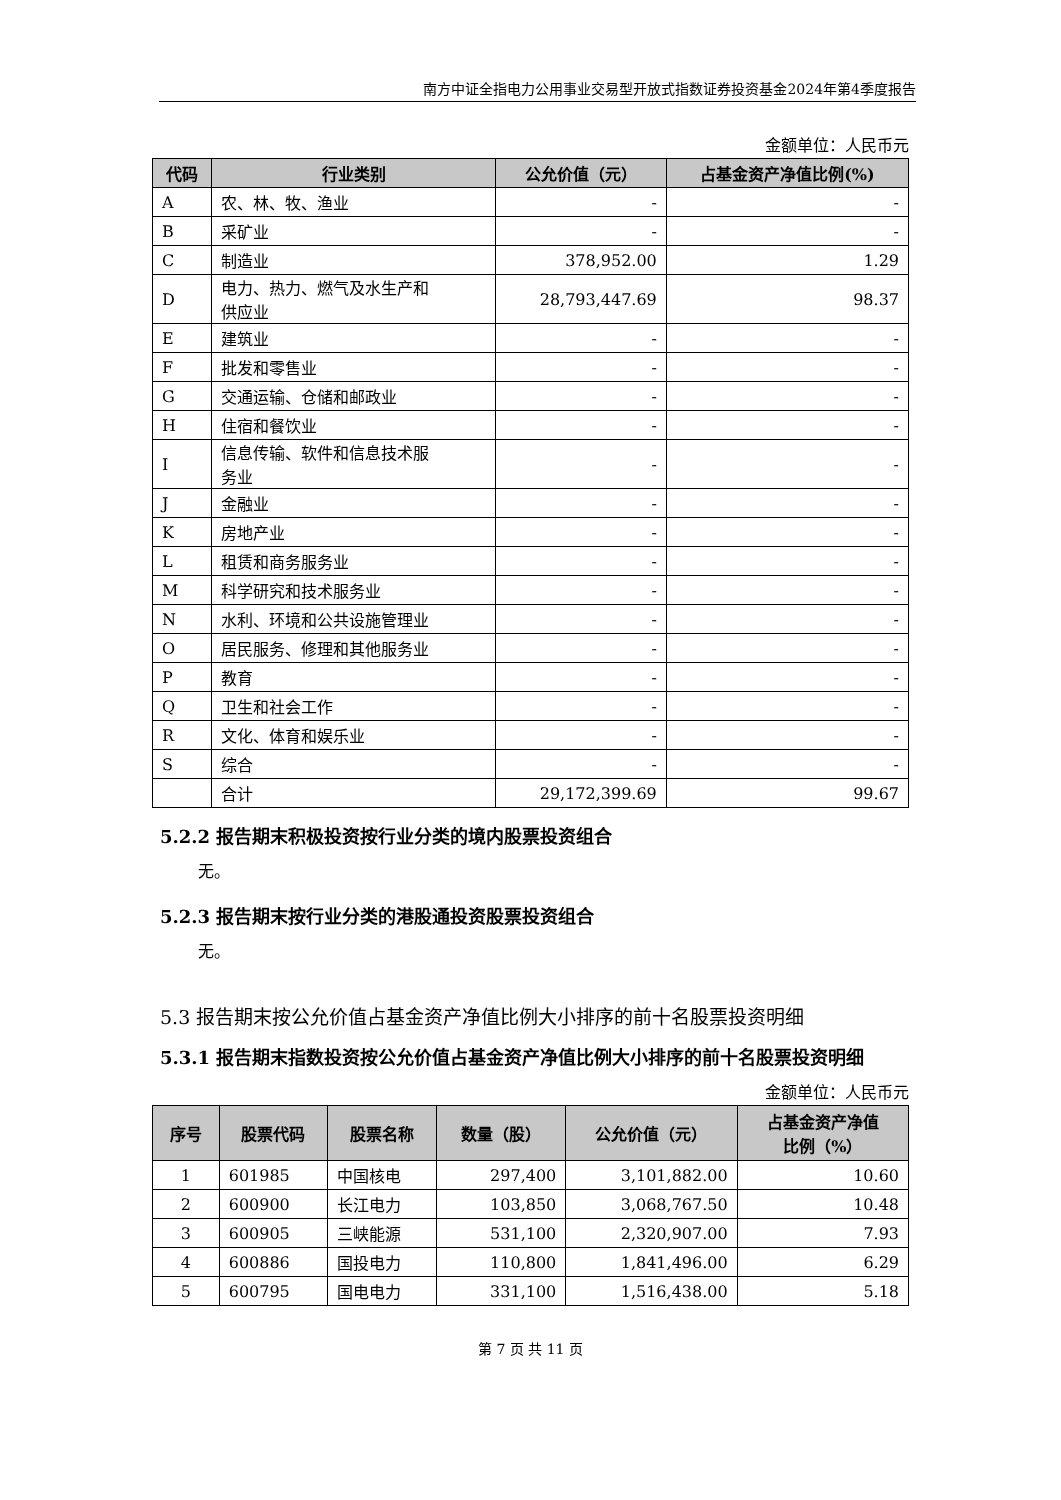南方中证全指电力公用事业交易型开放式指数证券投资基金2024年第4季度报告
金额单位：人民币元
| 代码 | 行业类别 | 公允价值（元） | 占基金资产净值比例(%) |
| --- | --- | --- | --- |
| A | 农、林、牧、渔业 | - | - |
| B | 采矿业 | - | - |
| C | 制造业 | 378,952.00 | 1.29 |
| D | 电力、热力、燃气及水生产和 供应业 | 28,793,447.69 | 98.37 |
| E | 建筑业 | - | - |
| F | 批发和零售业 | - | - |
| G | 交通运输、仓储和邮政业 | - | - |
| H | 住宿和餐饮业 | - | - |
| I | 信息传输、软件和信息技术服 务业 | - | - |
| J | 金融业 | - | - |
| K | 房地产业 | - | - |
| L | 租赁和商务服务业 | - | - |
| M | 科学研究和技术服务业 | - | - |
| N | 水利、环境和公共设施管理业 | - | - |
| O | 居民服务、修理和其他服务业 | - | - |
| P | 教育 | - | - |
| Q | 卫生和社会工作 | - | - |
| R | 文化、体育和娱乐业 | - | - |
| S | 综合 | - | - |
| | 合计 | 29,172,399.69 | 99.67 |
5.2.2 报告期末积极投资按行业分类的境内股票投资组合
无。
5.2.3 报告期末按行业分类的港股通投资股票投资组合
无。
5.3 报告期末按公允价值占基金资产净值比例大小排序的前十名股票投资明细
5.3.1 报告期末指数投资按公允价值占基金资产净值比例大小排序的前十名股票投资明细
金额单位：人民币元
| 序号 | 股票代码 | 股票名称 | 数量（股） | 公允价值（元） | 占基金资产净值 比例（%） |
| --- | --- | --- | --- | --- | --- |
| 1 | 601985 | 中国核电 | 297,400 | 3,101,882.00 | 10.60 |
| 2 | 600900 | 长江电力 | 103,850 | 3,068,767.50 | 10.48 |
| 3 | 600905 | 三峡能源 | 531,100 | 2,320,907.00 | 7.93 |
| 4 | 600886 | 国投电力 | 110,800 | 1,841,496.00 | 6.29 |
| 5 | 600795 | 国电电力 | 331,100 | 1,516,438.00 | 5.18 |
第 7 页 共 11 页